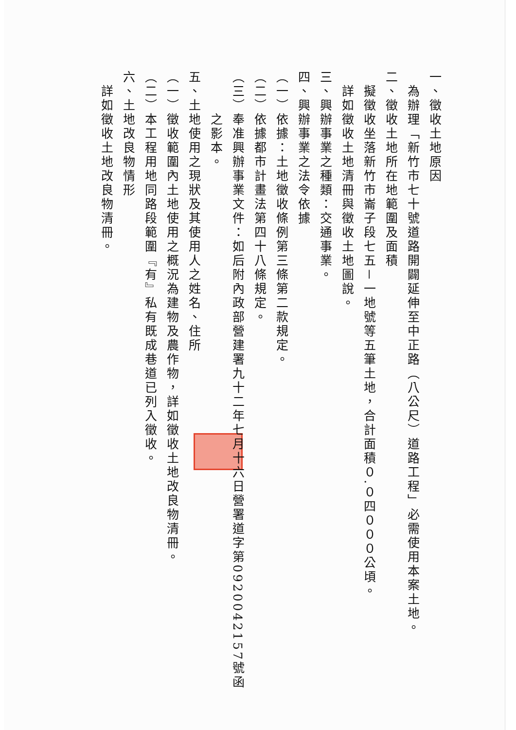一、徵收土地原因
　為辦理「新竹市七十號道路開闢延伸至中正路（八公尺）道路工程」必需使用本案土地。
二、徵收土地所在地範圍及面積
　擬徵收坐落新竹市崙子段七五－一地號等五筆土地，合計面積０.０四０００公頃。
　詳如徵收土地清冊與徵收土地圖說。
三、興辦事業之種類：交通事業。
四、興辦事業之法令依據
（一）依據：土地徵收條例第三條第二款規定。
（二）依據都市計畫法第四十八條規定。
（三）奉准興辦事業文件：如后附內政部營建署九十二年七月十六日營署道字第0920042157號函
　　　之影本。
五、土地使用之現狀及其使用人之姓名、住所
（一）徵收範圍內土地使用之概況為建物及農作物，詳如徵收土地改良物清冊。
（二）本工程用地同路段範圍『有』私有既成巷道已列入徵收。
六、土地改良物情形
　詳如徵收土地改良物清冊。